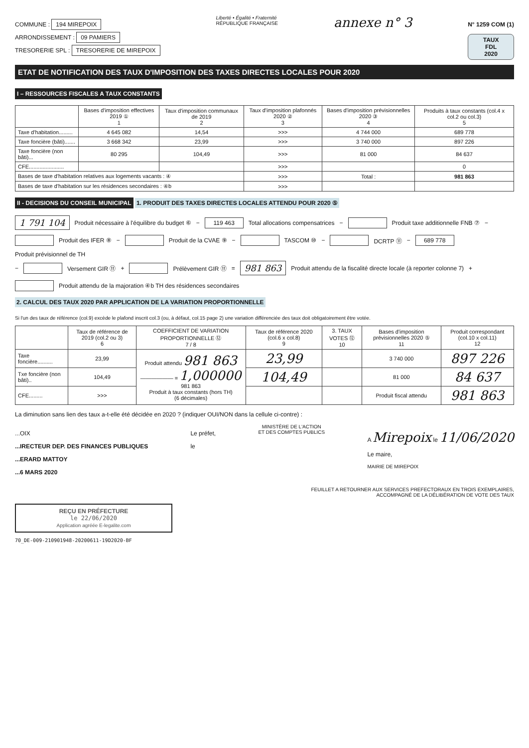COMMUNE : 194 MIREPOIX
ARRONDISSEMENT : 09 PAMIERS
TRESORERIE SPL : TRESORERIE DE MIREPOIX
Liberté • Égalité • Fraternité
RÉPUBLIQUE FRANÇAISE
annexe n° 3
N° 1259 COM (1)
TAUX
FDL
2020
ETAT DE NOTIFICATION DES TAUX D'IMPOSITION DES TAXES DIRECTES LOCALES POUR 2020
I – RESSOURCES FISCALES A TAUX CONSTANTS
| | Bases d'imposition effectives 2019 ① 1 | Taux d'imposition communaux de 2019 2 | Taux d'imposition plafonnés 2020 ② 3 | Bases d'imposition prévisionnelles 2020 ③ 4 | Produits à taux constants (col.4 x col.2 ou col.3) 5 |
| --- | --- | --- | --- | --- | --- |
| Taxe d'habitation......... | 4 645 082 | 14,54 | >>> | 4 744 000 | 689 778 |
| Taxe foncière (bâti)....... | 3 668 342 | 23,99 | >>> | 3 740 000 | 897 226 |
| Taxe foncière (non bâti)... | 80 295 | 104,49 | >>> | 81 000 | 84 637 |
| CFE....................... | | | >>> | | 0 |
| Bases de taxe d'habitation relatives aux logements vacants : ④ | | | >>> | Total : | 981 863 |
| Bases de taxe d'habitation sur les résidences secondaires : ④b | | | >>> | | |
II - DECISIONS DU CONSEIL MUNICIPAL
1. PRODUIT DES TAXES DIRECTES LOCALES ATTENDU POUR 2020 ⑤
1 791 104 Produit nécessaire à l'équilibre du budget ⑥ − 119 463 Total allocations compensatrices − Produit taxe additionnelle FNB ⑦ − Produit des IFER ⑧ − Produit de la CVAE ⑨ − TASCOM ⑩ − DCRTP ⑪ − 689 778 Produit prévisionnel de TH
− Versement GIR ⑪ + Prélèvement GIR ⑪ = 981 863 Produit attendu de la fiscalité directe locale (à reporter colonne 7) + Produit attendu de la majoration ④b TH des résidences secondaires
2. CALCUL DES TAUX 2020 PAR APPLICATION DE LA VARIATION PROPORTIONNELLE
Si l'un des taux de référence (col.9) excède le plafond inscrit col.3 (ou, à défaut, col.15 page 2) une variation différenciée des taux doit obligatoirement être votée.
| | Taux de référence de 2019 (col.2 ou 3) 6 | COEFFICIENT DE VARIATION PROPORTIONNELLE ⑫ 7 / 8 | Taux de référence 2020 (col.6 x col.8) 9 | 3. TAUX VOTES ⑫ 10 | Bases d'imposition prévisionnelles 2020 ⑤ 11 | Produit correspondant (col.10 x col.11) 12 |
| --- | --- | --- | --- | --- | --- | --- |
| Taxe foncière.......... | 23,99 | Produit attendu 981 863 —————— = 1,000000 981 863 Produit à taux constants (hors TH) (6 décimales) | 23,99 | | 3 740 000 | 897 226 |
| Txe foncière (non bâti).. | 104,49 | | 104,49 | | 81 000 | 84 637 |
| CFE......... | >>> | | | | Produit fiscal attendu | 981 863 |
La diminution sans lien des taux a-t-elle été décidée en 2020 ? (indiquer OUI/NON dans la cellule ci-contre) :
...OIX
...IRECTEUR DEP. DES FINANCES PUBLIQUES
...ERARD MATTOY
...6 MARS 2020
Le préfet,
le
MINISTÈRE DE L'ACTION
ET DES COMPTES PUBLICS
A Mirepoix le 11/06/2020
Le maire,
MAIRIE DE MIREPOIX
FEUILLET A RETOURNER AUX SERVICES PREFECTORAUX EN TROIS EXEMPLAIRES,
ACCOMPAGNÉ DE LA DÉLIBÉRATION DE VOTE DES TAUX
REÇU EN PRÉFECTURE
le 22/06/2020
Application agréée E-legalite.com
70_DE-009-210901948-20200611-19D2020-BF